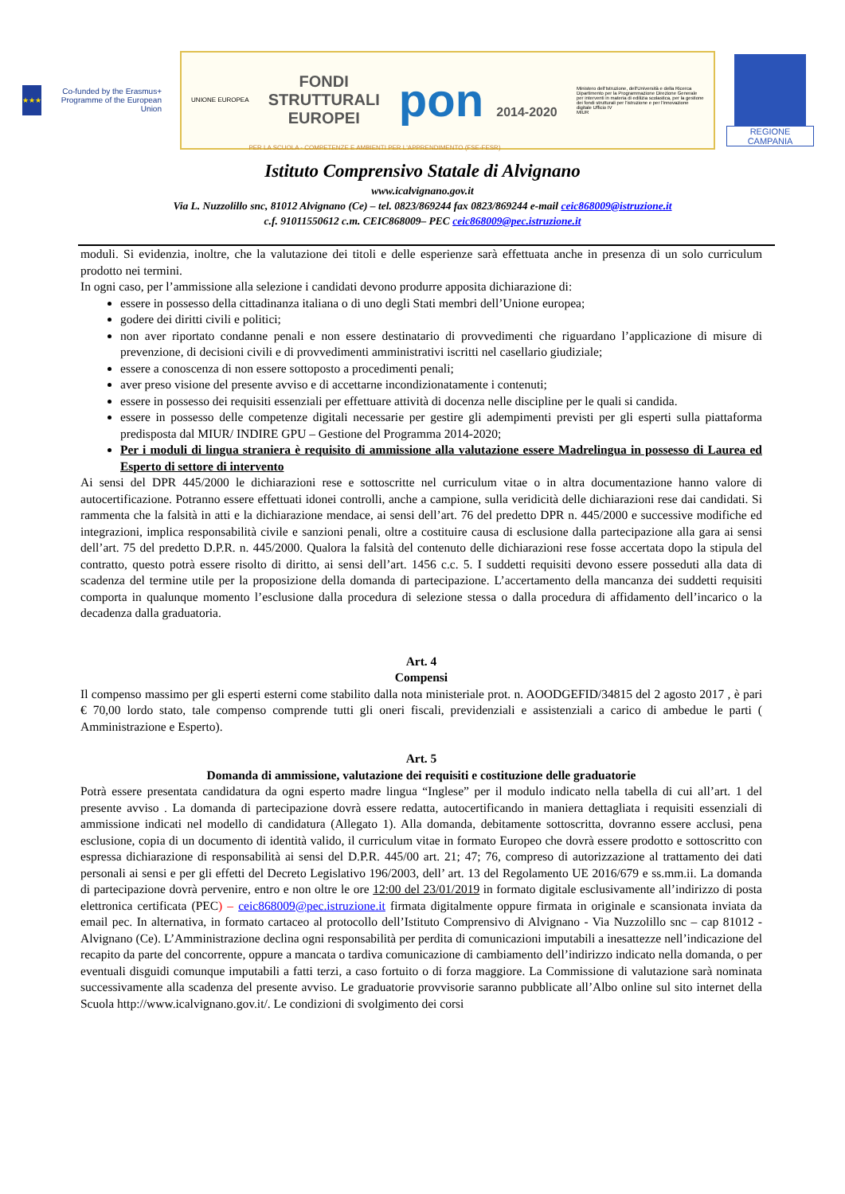★★★
Co-funded by the Erasmus+ Programme of the European Union
UNIONE EUROPEA
FONDI
STRUTTURALI
EUROPEI
pon 2014-2020
Ministero dell'Istruzione, dell'Università e della Ricerca Dipartimento per la Programmazione Direzione Generale per interventi in materia di edilizia scolastica, per la gestione dei fondi strutturali per l'istruzione e per l'innovazione digitale Ufficio IV
MIUR
REGIONE CAMPANIA
PER LA SCUOLA - COMPETENZE E AMBIENTI PER L'APPRENDIMENTO (FSE-FESR)
Istituto Comprensivo Statale di Alvignano
www.icalvignano.gov.it
Via L. Nuzzolillo snc, 81012 Alvignano (Ce) – tel. 0823/869244 fax 0823/869244 e-mail ceic868009@istruzione.it
c.f. 91011550612 c.m. CEIC868009– PEC ceic868009@pec.istruzione.it
moduli. Si evidenzia, inoltre, che la valutazione dei titoli e delle esperienze sarà effettuata anche in presenza di un solo curriculum prodotto nei termini.
In ogni caso, per l’ammissione alla selezione i candidati devono produrre apposita dichiarazione di:
essere in possesso della cittadinanza italiana o di uno degli Stati membri dell’Unione europea;
godere dei diritti civili e politici;
non aver riportato condanne penali e non essere destinatario di provvedimenti che riguardano l’applicazione di misure di prevenzione, di decisioni civili e di provvedimenti amministrativi iscritti nel casellario giudiziale;
essere a conoscenza di non essere sottoposto a procedimenti penali;
aver preso visione del presente avviso e di accettarne incondizionatamente i contenuti;
essere in possesso dei requisiti essenziali per effettuare attività di docenza nelle discipline per le quali si candida.
essere in possesso delle competenze digitali necessarie per gestire gli adempimenti previsti per gli esperti sulla piattaforma predisposta dal MIUR/ INDIRE GPU – Gestione del Programma 2014-2020;
Per i moduli di lingua straniera è requisito di ammissione alla valutazione essere Madrelingua in possesso di Laurea ed Esperto di settore di intervento
Ai sensi del DPR 445/2000 le dichiarazioni rese e sottoscritte nel curriculum vitae o in altra documentazione hanno valore di autocertificazione. Potranno essere effettuati idonei controlli, anche a campione, sulla veridicità delle dichiarazioni rese dai candidati. Si rammenta che la falsità in atti e la dichiarazione mendace, ai sensi dell’art. 76 del predetto DPR n. 445/2000 e successive modifiche ed integrazioni, implica responsabilità civile e sanzioni penali, oltre a costituire causa di esclusione dalla partecipazione alla gara ai sensi dell’art. 75 del predetto D.P.R. n. 445/2000. Qualora la falsità del contenuto delle dichiarazioni rese fosse accertata dopo la stipula del contratto, questo potrà essere risolto di diritto, ai sensi dell’art. 1456 c.c. 5. I suddetti requisiti devono essere posseduti alla data di scadenza del termine utile per la proposizione della domanda di partecipazione. L’accertamento della mancanza dei suddetti requisiti comporta in qualunque momento l’esclusione dalla procedura di selezione stessa o dalla procedura di affidamento dell’incarico o la decadenza dalla graduatoria.
Art. 4
Compensi
Il compenso massimo per gli esperti esterni come stabilito dalla nota ministeriale prot. n. AOODGEFID/34815 del 2 agosto 2017 , è pari € 70,00 lordo stato, tale compenso comprende tutti gli oneri fiscali, previdenziali e assistenziali a carico di ambedue le parti ( Amministrazione e Esperto).
Art. 5
Domanda di ammissione, valutazione dei requisiti e costituzione delle graduatorie
Potrà essere presentata candidatura da ogni esperto madre lingua “Inglese” per il modulo indicato nella tabella di cui all’art. 1 del presente avviso . La domanda di partecipazione dovrà essere redatta, autocertificando in maniera dettagliata i requisiti essenziali di ammissione indicati nel modello di candidatura (Allegato 1). Alla domanda, debitamente sottoscritta, dovranno essere acclusi, pena esclusione, copia di un documento di identità valido, il curriculum vitae in formato Europeo che dovrà essere prodotto e sottoscritto con espressa dichiarazione di responsabilità ai sensi del D.P.R. 445/00 art. 21; 47; 76, compreso di autorizzazione al trattamento dei dati personali ai sensi e per gli effetti del Decreto Legislativo 196/2003, dell’ art. 13 del Regolamento UE 2016/679 e ss.mm.ii. La domanda di partecipazione dovrà pervenire, entro e non oltre le ore 12:00 del 23/01/2019 in formato digitale esclusivamente all’indirizzo di posta elettronica certificata (PEC) – ceic868009@pec.istruzione.it firmata digitalmente oppure firmata in originale e scansionata inviata da email pec. In alternativa, in formato cartaceo al protocollo dell’Istituto Comprensivo di Alvignano - Via Nuzzolillo snc – cap 81012 - Alvignano (Ce). L’Amministrazione declina ogni responsabilità per perdita di comunicazioni imputabili a inesattezze nell’indicazione del recapito da parte del concorrente, oppure a mancata o tardiva comunicazione di cambiamento dell’indirizzo indicato nella domanda, o per eventuali disguidi comunque imputabili a fatti terzi, a caso fortuito o di forza maggiore. La Commissione di valutazione sarà nominata successivamente alla scadenza del presente avviso. Le graduatorie provvisorie saranno pubblicate all’Albo online sul sito internet della Scuola http://www.icalvignano.gov.it/. Le condizioni di svolgimento dei corsi